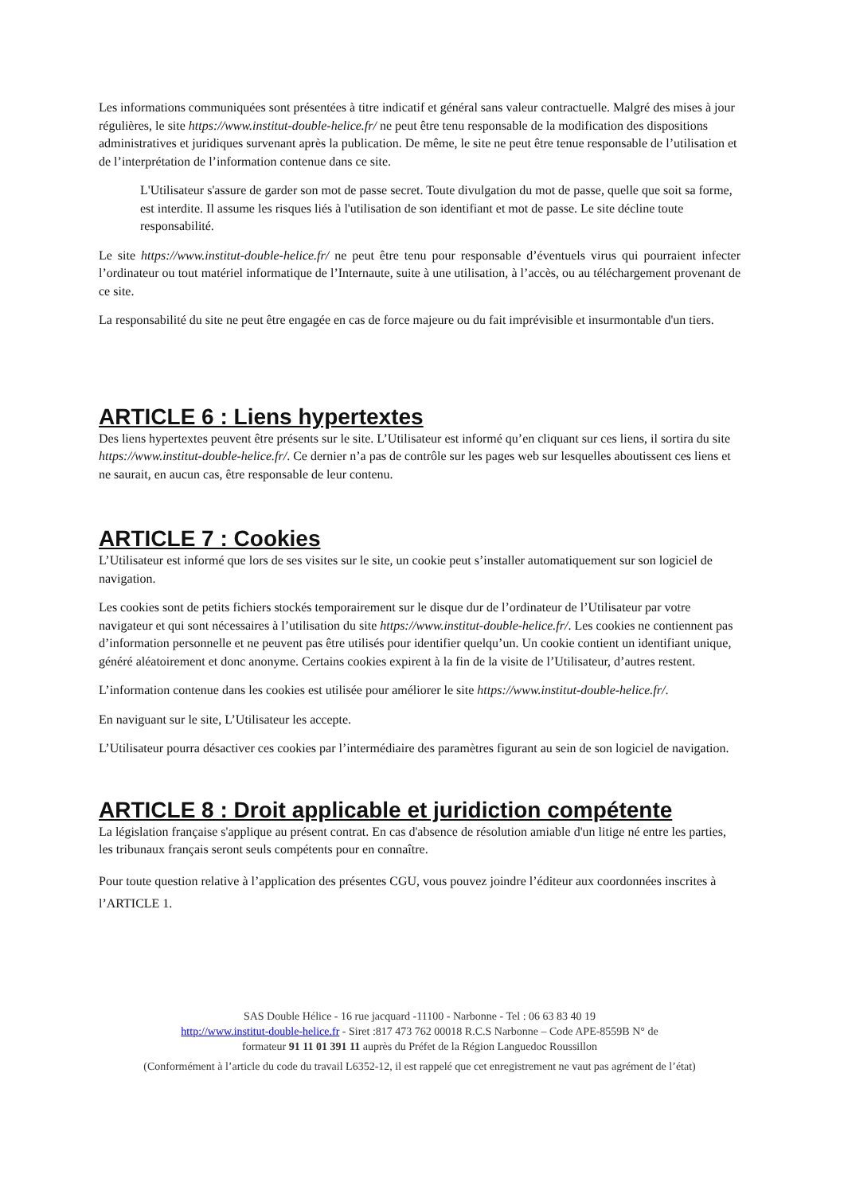Les informations communiquées sont présentées à titre indicatif et général sans valeur contractuelle. Malgré des mises à jour régulières, le site https://www.institut-double-helice.fr/ ne peut être tenu responsable de la modification des dispositions administratives et juridiques survenant après la publication. De même, le site ne peut être tenue responsable de l’utilisation et de l’interprétation de l’information contenue dans ce site.
L'Utilisateur s'assure de garder son mot de passe secret. Toute divulgation du mot de passe, quelle que soit sa forme, est interdite. Il assume les risques liés à l'utilisation de son identifiant et mot de passe. Le site décline toute responsabilité.
Le site https://www.institut-double-helice.fr/ ne peut être tenu pour responsable d’éventuels virus qui pourraient infecter l’ordinateur ou tout matériel informatique de l’Internaute, suite à une utilisation, à l’accès, ou au téléchargement provenant de ce site.
La responsabilité du site ne peut être engagée en cas de force majeure ou du fait imprévisible et insurmontable d'un tiers.
ARTICLE 6 : Liens hypertextes
Des liens hypertextes peuvent être présents sur le site. L’Utilisateur est informé qu’en cliquant sur ces liens, il sortira du site https://www.institut-double-helice.fr/. Ce dernier n’a pas de contrôle sur les pages web sur lesquelles aboutissent ces liens et ne saurait, en aucun cas, être responsable de leur contenu.
ARTICLE 7 : Cookies
L’Utilisateur est informé que lors de ses visites sur le site, un cookie peut s’installer automatiquement sur son logiciel de navigation.
Les cookies sont de petits fichiers stockés temporairement sur le disque dur de l’ordinateur de l’Utilisateur par votre navigateur et qui sont nécessaires à l’utilisation du site https://www.institut-double-helice.fr/. Les cookies ne contiennent pas d’information personnelle et ne peuvent pas être utilisés pour identifier quelqu’un. Un cookie contient un identifiant unique, généré aléatoirement et donc anonyme. Certains cookies expirent à la fin de la visite de l’Utilisateur, d’autres restent.
L’information contenue dans les cookies est utilisée pour améliorer le site https://www.institut-double-helice.fr/.
En naviguant sur le site, L’Utilisateur les accepte.
L’Utilisateur pourra désactiver ces cookies par l’intermédiaire des paramètres figurant au sein de son logiciel de navigation.
ARTICLE 8 : Droit applicable et juridiction compétente
La législation française s'applique au présent contrat. En cas d'absence de résolution amiable d'un litige né entre les parties, les tribunaux français seront seuls compétents pour en connaître.
Pour toute question relative à l’application des présentes CGU, vous pouvez joindre l’éditeur aux coordonnées inscrites à l’ARTICLE 1.
SAS Double Hélice - 16 rue jacquard -11100 - Narbonne - Tel : 06 63 83 40 19
http://www.institut-double-helice.fr - Siret :817 473 762 00018 R.C.S Narbonne – Code APE-8559B N° de
formateur 91 11 01 391 11 auprès du Préfet de la Région Languedoc Roussillon
(Conformément à l’article du code du travail L6352-12, il est rappelé que cet enregistrement ne vaut pas agrément de l’état)